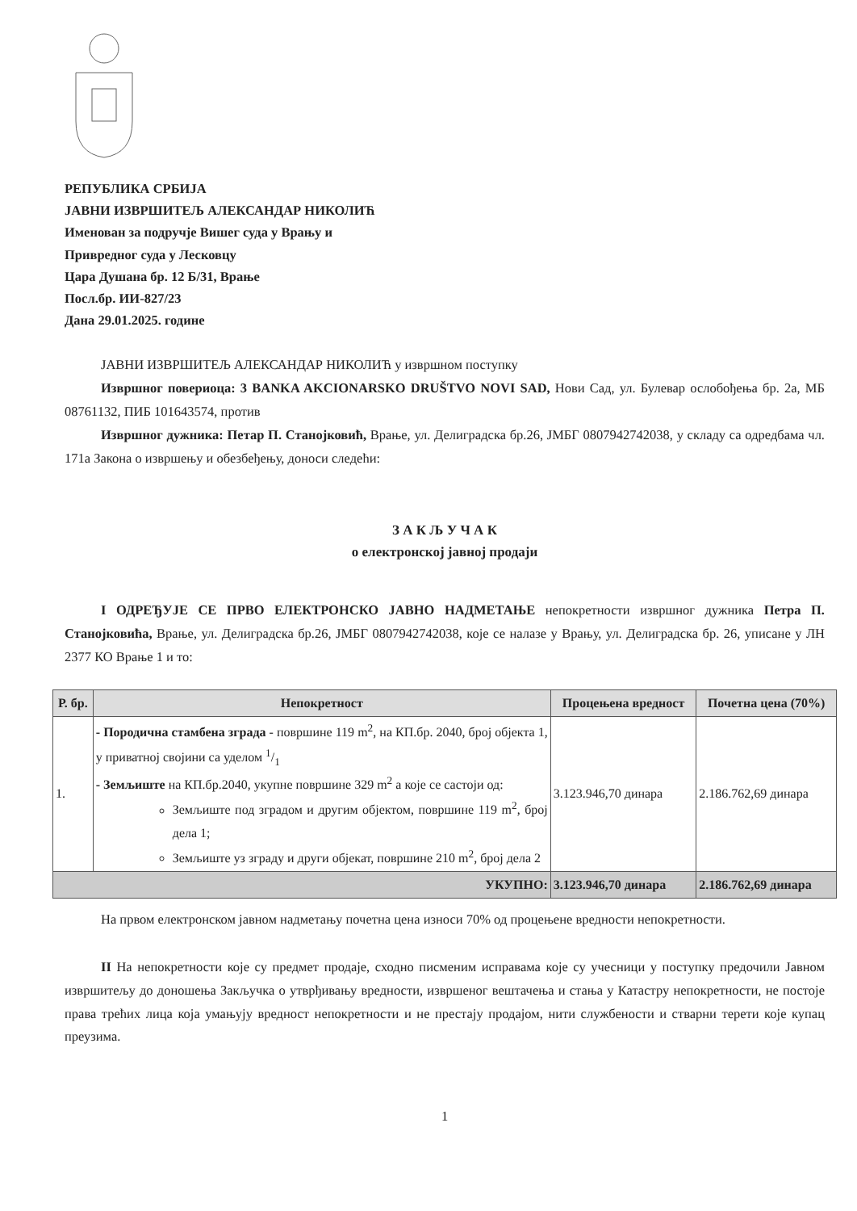РЕПУБЛИКА СРБИЈА
ЈАВНИ ИЗВРШИТЕЉ АЛЕКСАНДАР НИКОЛИЋ
Именован за подручје Вишег суда у Врању и
Привредног суда у Лесковцу
Цара Душана бр. 12 Б/31, Врање
Посл.бр. ИИ-827/23
Дана 29.01.2025. године
ЈАВНИ ИЗВРШИТЕЉ АЛЕКСАНДАР НИКОЛИЋ у извршном поступку
Извршног повериоца: 3 BANKA AKCIONARSKO DRUŠTVO NOVI SAD, Нови Сад, ул. Булевар ослобођења бр. 2а, МБ 08761132, ПИБ 101643574, против
Извршног дужника: Петар П. Станојковић, Врање, ул. Делиградска бр.26, ЈМБГ 0807942742038, у складу са одредбама чл. 171а Закона о извршењу и обезбеђењу, доноси следећи:
З А К Љ У Ч А К
о електронској јавној продаји
I ОДРЕЂУЈЕ СЕ ПРВО ЕЛЕКТРОНСКО ЈАВНО НАДМЕТАЊЕ непокретности извршног дужника Петра П. Станојковића, Врање, ул. Делиградска бр.26, ЈМБГ 0807942742038, које се налазе у Врању, ул. Делиградска бр. 26, уписане у ЛН 2377 КО Врање 1 и то:
| Р. бр. | Непокретност | Процењена вредност | Почетна цена (70%) |
| --- | --- | --- | --- |
| 1. | - Породична стамбена зграда - површине 119 m<sup>2</sup>, на КП.бр. 2040, број објекта 1, у приватној својини са уделом 1/1 - Земљиште на КП.бр.2040, укупне површине 329 m<sup>2</sup> а које се састоји од: Земљиште под зградом и другим објектом, површине 119 m<sup>2</sup>, број дела 1; Земљиште уз зграду и други објекат, површине 210 m<sup>2</sup>, број дела 2 | 3.123.946,70 динара | 2.186.762,69 динара |
| УКУПНО: | | 3.123.946,70 динара | 2.186.762,69 динара |
На првом електронском јавном надметању почетна цена износи 70% од процењене вредности непокретности.
II На непокретности које су предмет продаје, сходно писменим исправама које су учесници у поступку предочили Јавном извршитељу до доношења Закључка о утврђивању вредности, извршеног вештачења и стања у Катастру непокретности, не постоје права трећих лица која умањују вредност непокретности и не престају продајом, нити службености и стварни терети које купац преузима.
1